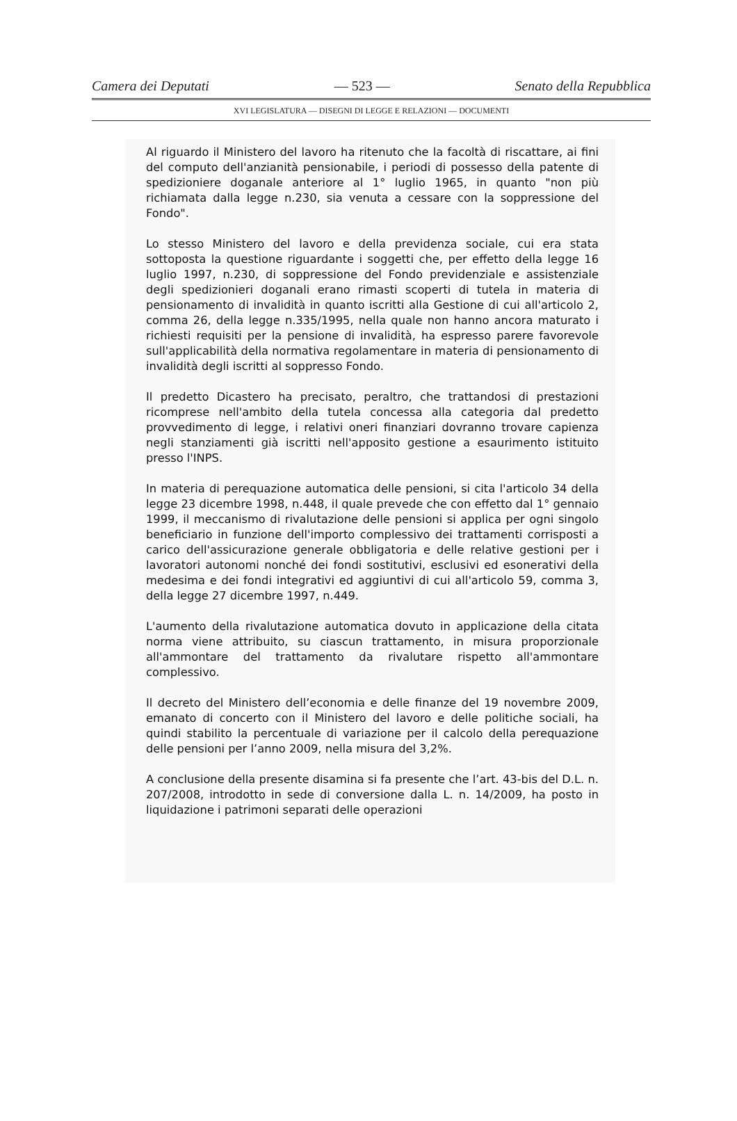Camera dei Deputati — 523 — Senato della Repubblica
XVI LEGISLATURA — DISEGNI DI LEGGE E RELAZIONI — DOCUMENTI
Al riguardo il Ministero del lavoro ha ritenuto che la facoltà di riscattare, ai fini del computo dell'anzianità pensionabile, i periodi di possesso della patente di spedizioniere doganale anteriore al 1° luglio 1965, in quanto "non più richiamata dalla legge n.230, sia venuta a cessare con la soppressione del Fondo".
Lo stesso Ministero del lavoro e della previdenza sociale, cui era stata sottoposta la questione riguardante i soggetti che, per effetto della legge 16 luglio 1997, n.230, di soppressione del Fondo previdenziale e assistenziale degli spedizionieri doganali erano rimasti scoperti di tutela in materia di pensionamento di invalidità in quanto iscritti alla Gestione di cui all'articolo 2, comma 26, della legge n.335/1995, nella quale non hanno ancora maturato i richiesti requisiti per la pensione di invalidità, ha espresso parere favorevole sull'applicabilità della normativa regolamentare in materia di pensionamento di invalidità degli iscritti al soppresso Fondo.
Il predetto Dicastero ha precisato, peraltro, che trattandosi di prestazioni ricomprese nell'ambito della tutela concessa alla categoria dal predetto provvedimento di legge, i relativi oneri finanziari dovranno trovare capienza negli stanziamenti già iscritti nell'apposito gestione a esaurimento istituito presso l'INPS.
In materia di perequazione automatica delle pensioni, si cita l'articolo 34 della legge 23 dicembre 1998, n.448, il quale prevede che con effetto dal 1° gennaio 1999, il meccanismo di rivalutazione delle pensioni si applica per ogni singolo beneficiario in funzione dell'importo complessivo dei trattamenti corrisposti a carico dell'assicurazione generale obbligatoria e delle relative gestioni per i lavoratori autonomi nonché dei fondi sostitutivi, esclusivi ed esonerativi della medesima e dei fondi integrativi ed aggiuntivi di cui all'articolo 59, comma 3, della legge 27 dicembre 1997, n.449.
L'aumento della rivalutazione automatica dovuto in applicazione della citata norma viene attribuito, su ciascun trattamento, in misura proporzionale all'ammontare del trattamento da rivalutare rispetto all'ammontare complessivo.
Il decreto del Ministero dell’economia e delle finanze del 19 novembre 2009, emanato di concerto con il Ministero del lavoro e delle politiche sociali, ha quindi stabilito la percentuale di variazione per il calcolo della perequazione delle pensioni per l’anno 2009, nella misura del 3,2%.
A conclusione della presente disamina si fa presente che l’art. 43-bis del D.L. n. 207/2008, introdotto in sede di conversione dalla L. n. 14/2009, ha posto in liquidazione i patrimoni separati delle operazioni